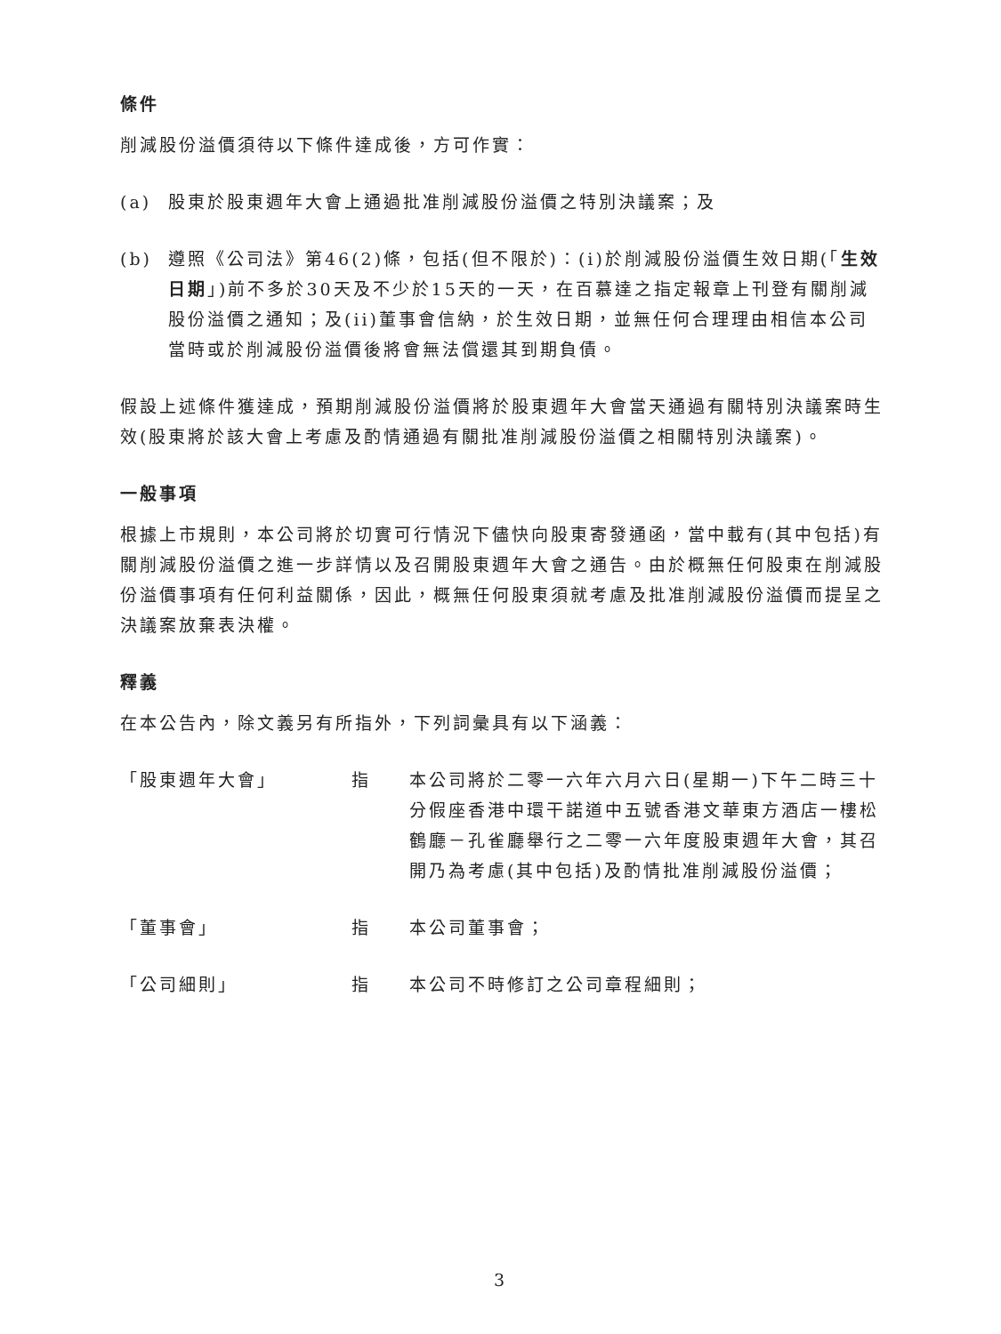條件
削減股份溢價須待以下條件達成後，方可作實：
(a) 股東於股東週年大會上通過批准削減股份溢價之特別決議案；及
(b) 遵照《公司法》第46(2)條，包括(但不限於)：(i)於削減股份溢價生效日期(「生效日期」)前不多於30天及不少於15天的一天，在百慕達之指定報章上刊登有關削減股份溢價之通知；及(ii)董事會信納，於生效日期，並無任何合理理由相信本公司當時或於削減股份溢價後將會無法償還其到期負債。
假設上述條件獲達成，預期削減股份溢價將於股東週年大會當天通過有關特別決議案時生效(股東將於該大會上考慮及酌情通過有關批准削減股份溢價之相關特別決議案)。
一般事項
根據上市規則，本公司將於切實可行情況下儘快向股東寄發通函，當中載有(其中包括)有關削減股份溢價之進一步詳情以及召開股東週年大會之通告。由於概無任何股東在削減股份溢價事項有任何利益關係，因此，概無任何股東須就考慮及批准削減股份溢價而提呈之決議案放棄表決權。
釋義
在本公告內，除文義另有所指外，下列詞彙具有以下涵義：
「股東週年大會」 指 本公司將於二零一六年六月六日(星期一)下午二時三十分假座香港中環干諾道中五號香港文華東方酒店一樓松鶴廳－孔雀廳舉行之二零一六年度股東週年大會，其召開乃為考慮(其中包括)及酌情批准削減股份溢價；
「董事會」 指 本公司董事會；
「公司細則」 指 本公司不時修訂之公司章程細則；
3